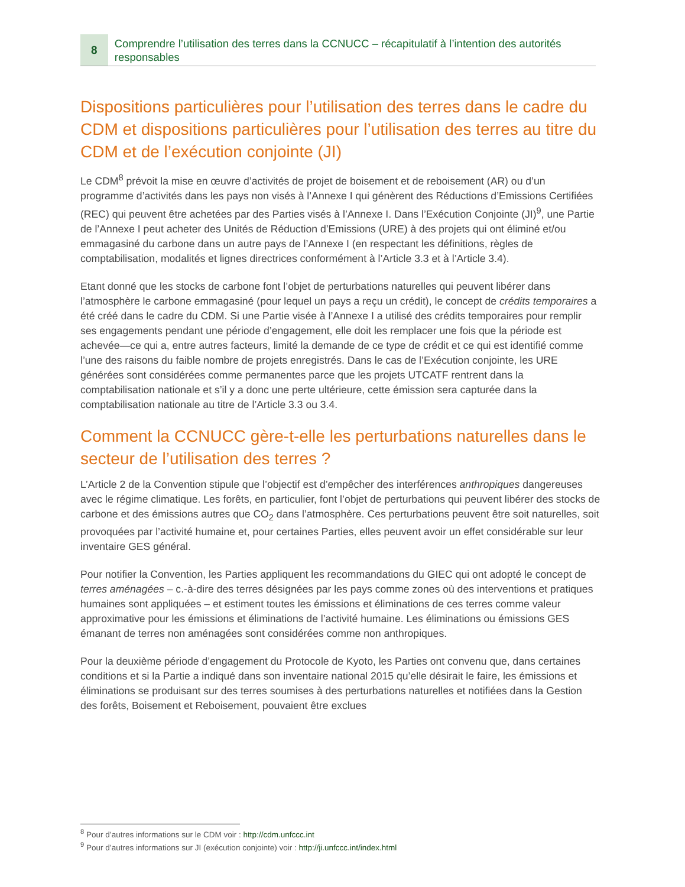8
Comprendre l’utilisation des terres dans la CCNUCC – récapitulatif à l’intention des autorités responsables
Dispositions particulières pour l’utilisation des terres dans le cadre du CDM et dispositions particulières pour l’utilisation des terres au titre du CDM et de l’exécution conjointe (JI)
Le CDM<sup>8</sup> prévoit la mise en œuvre d’activités de projet de boisement et de reboisement (AR) ou d’un programme d’activités dans les pays non visés à l’Annexe I qui génèrent des Réductions d’Emissions Certifiées (REC) qui peuvent être achetées par des Parties visés à l’Annexe I. Dans l’Exécution Conjointe (JI)<sup>9</sup>, une Partie de l’Annexe I peut acheter des Unités de Réduction d’Emissions (URE) à des projets qui ont éliminé et/ou emmagasiné du carbone dans un autre pays de l’Annexe I (en respectant les définitions, règles de comptabilisation, modalités et lignes directrices conformément à l’Article 3.3 et à l’Article 3.4).
Etant donné que les stocks de carbone font l’objet de perturbations naturelles qui peuvent libérer dans l’atmosphère le carbone emmagasiné (pour lequel un pays a reçu un crédit), le concept de crédits temporaires a été créé dans le cadre du CDM. Si une Partie visée à l’Annexe I a utilisé des crédits temporaires pour remplir ses engagements pendant une période d’engagement, elle doit les remplacer une fois que la période est achevée—ce qui a, entre autres facteurs, limité la demande de ce type de crédit et ce qui est identifié comme l’une des raisons du faible nombre de projets enregistrés. Dans le cas de l’Exécution conjointe, les URE générées sont considérées comme permanentes parce que les projets UTCATF rentrent dans la comptabilisation nationale et s’il y a donc une perte ultérieure, cette émission sera capturée dans la comptabilisation nationale au titre de l’Article 3.3 ou 3.4.
Comment la CCNUCC gère-t-elle les perturbations naturelles dans le secteur de l’utilisation des terres ?
L’Article 2 de la Convention stipule que l’objectif est d’empêcher des interférences anthropiques dangereuses avec le régime climatique. Les forêts, en particulier, font l’objet de perturbations qui peuvent libérer des stocks de carbone et des émissions autres que CO<sub>2</sub> dans l’atmosphère. Ces perturbations peuvent être soit naturelles, soit provoquées par l’activité humaine et, pour certaines Parties, elles peuvent avoir un effet considérable sur leur inventaire GES général.
Pour notifier la Convention, les Parties appliquent les recommandations du GIEC qui ont adopté le concept de terres aménagées – c.-à-dire des terres désignées par les pays comme zones où des interventions et pratiques humaines sont appliquées – et estiment toutes les émissions et éliminations de ces terres comme valeur approximative pour les émissions et éliminations de l’activité humaine. Les éliminations ou émissions GES émanant de terres non aménagées sont considérées comme non anthropiques.
Pour la deuxième période d’engagement du Protocole de Kyoto, les Parties ont convenu que, dans certaines conditions et si la Partie a indiqué dans son inventaire national 2015 qu’elle désirait le faire, les émissions et éliminations se produisant sur des terres soumises à des perturbations naturelles et notifiées dans la Gestion des forêts, Boisement et Reboisement, pouvaient être exclues
<sup>8</sup> Pour d’autres informations sur le CDM voir : http://cdm.unfccc.int
<sup>9</sup> Pour d’autres informations sur JI (exécution conjointe) voir : http://ji.unfccc.int/index.html